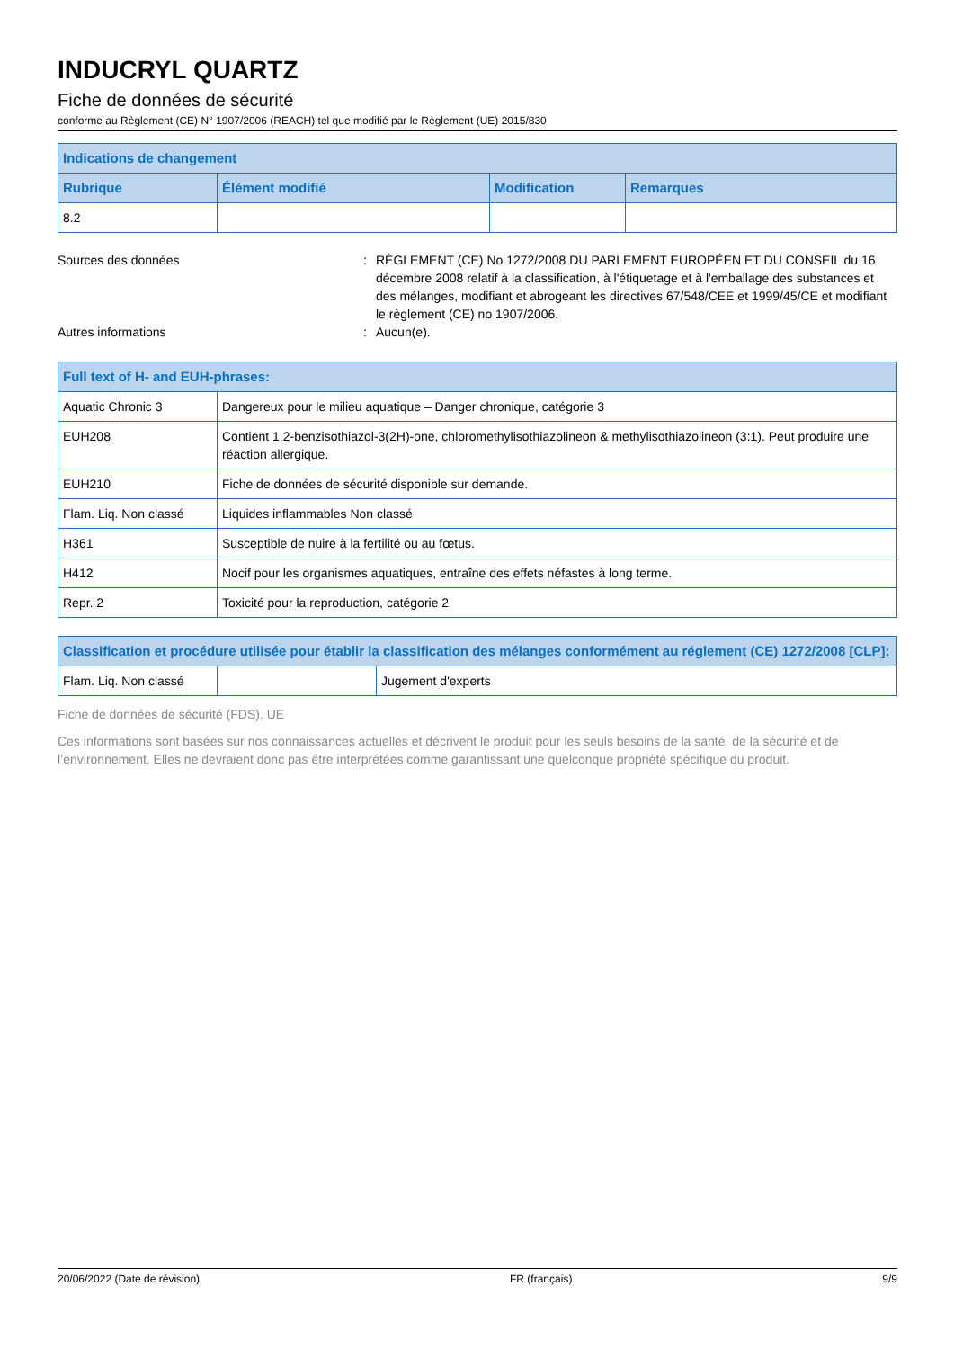INDUCRYL QUARTZ
Fiche de données de sécurité
conforme au Règlement (CE) N° 1907/2006 (REACH) tel que modifié par le Règlement (UE) 2015/830
| Indications de changement | | | |
| --- | --- | --- | --- |
| Rubrique | Élément modifié | Modification | Remarques |
| 8.2 | | | |
Sources des données : RÈGLEMENT (CE) No 1272/2008 DU PARLEMENT EUROPÉEN ET DU CONSEIL du 16 décembre 2008 relatif à la classification, à l'étiquetage et à l'emballage des substances et des mélanges, modifiant et abrogeant les directives 67/548/CEE et 1999/45/CE et modifiant le règlement (CE) no 1907/2006.
Autres informations : Aucun(e).
| Full text of H- and EUH-phrases: | |
| --- | --- |
| Aquatic Chronic 3 | Dangereux pour le milieu aquatique – Danger chronique, catégorie 3 |
| EUH208 | Contient 1,2-benzisothiazol-3(2H)-one, chloromethylisothiazolineon & methylisothiazolineon (3:1). Peut produire une réaction allergique. |
| EUH210 | Fiche de données de sécurité disponible sur demande. |
| Flam. Liq. Non classé | Liquides inflammables Non classé |
| H361 | Susceptible de nuire à la fertilité ou au fœtus. |
| H412 | Nocif pour les organismes aquatiques, entraîne des effets néfastes à long terme. |
| Repr. 2 | Toxicité pour la reproduction, catégorie 2 |
| Classification et procédure utilisée pour établir la classification des mélanges conformément au réglement (CE) 1272/2008 [CLP]: | | |
| --- | --- | --- |
| Flam. Liq. Non classé | | Jugement d'experts |
Fiche de données de sécurité (FDS), UE
Ces informations sont basées sur nos connaissances actuelles et décrivent le produit pour les seuls besoins de la santé, de la sécurité et de l’environnement. Elles ne devraient donc pas être interprétées comme garantissant une quelconque propriété spécifique du produit.
20/06/2022 (Date de révision) FR (français) 9/9